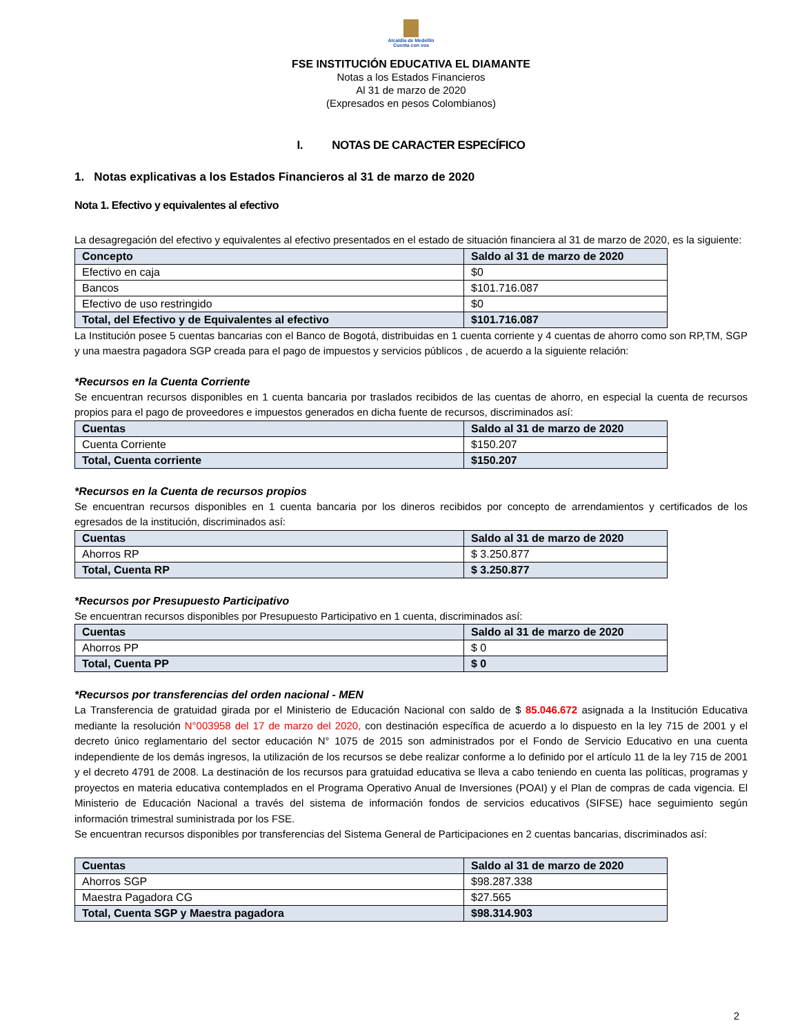Alcaldía de Medellín
Cuenta con vos
FSE INSTITUCIÓN EDUCATIVA EL DIAMANTE
Notas a los Estados Financieros
Al 31 de marzo de 2020
(Expresados en pesos Colombianos)
I. NOTAS DE CARACTER ESPECÍFICO
1. Notas explicativas a los Estados Financieros al 31 de marzo de 2020
Nota 1. Efectivo y equivalentes al efectivo
La desagregación del efectivo y equivalentes al efectivo presentados en el estado de situación financiera al 31 de marzo de 2020, es la siguiente:
| Concepto | Saldo al 31 de marzo de 2020 |
| --- | --- |
| Efectivo en caja | $0 |
| Bancos | $101.716.087 |
| Efectivo de uso restringido | $0 |
| Total, del Efectivo y de Equivalentes al efectivo | $101.716.087 |
La Institución posee 5 cuentas bancarias con el Banco de Bogotá, distribuidas en 1 cuenta corriente y 4 cuentas de ahorro como son RP,TM, SGP y una maestra pagadora SGP creada para el pago de impuestos y servicios públicos , de acuerdo a la siguiente relación:
*Recursos en la Cuenta Corriente
Se encuentran recursos disponibles en 1 cuenta bancaria por traslados recibidos de las cuentas de ahorro, en especial la cuenta de recursos propios para el pago de proveedores e impuestos generados en dicha fuente de recursos, discriminados así:
| Cuentas | Saldo al 31 de marzo de 2020 |
| --- | --- |
| Cuenta Corriente | $150.207 |
| Total, Cuenta corriente | $150.207 |
*Recursos en la Cuenta de recursos propios
Se encuentran recursos disponibles en 1 cuenta bancaria por los dineros recibidos por concepto de arrendamientos y certificados de los egresados de la institución, discriminados así:
| Cuentas | Saldo al 31 de marzo de 2020 |
| --- | --- |
| Ahorros RP | $ 3.250.877 |
| Total, Cuenta RP | $ 3.250.877 |
*Recursos por Presupuesto Participativo
Se encuentran recursos disponibles por Presupuesto Participativo en 1 cuenta, discriminados así:
| Cuentas | Saldo al 31 de marzo de 2020 |
| --- | --- |
| Ahorros PP | $ 0 |
| Total, Cuenta PP | $ 0 |
*Recursos por transferencias del orden nacional - MEN
La Transferencia de gratuidad girada por el Ministerio de Educación Nacional con saldo de $ 85.046.672 asignada a la Institución Educativa mediante la resolución N°003958 del 17 de marzo del 2020, con destinación específica de acuerdo a lo dispuesto en la ley 715 de 2001 y el decreto único reglamentario del sector educación N° 1075 de 2015 son administrados por el Fondo de Servicio Educativo en una cuenta independiente de los demás ingresos, la utilización de los recursos se debe realizar conforme a lo definido por el artículo 11 de la ley 715 de 2001 y el decreto 4791 de 2008. La destinación de los recursos para gratuidad educativa se lleva a cabo teniendo en cuenta las políticas, programas y proyectos en materia educativa contemplados en el Programa Operativo Anual de Inversiones (POAI) y el Plan de compras de cada vigencia. El Ministerio de Educación Nacional a través del sistema de información fondos de servicios educativos (SIFSE) hace seguimiento según información trimestral suministrada por los FSE.
Se encuentran recursos disponibles por transferencias del Sistema General de Participaciones en 2 cuentas bancarias, discriminados así:
| Cuentas | Saldo al 31 de marzo de 2020 |
| --- | --- |
| Ahorros SGP | $98.287.338 |
| Maestra Pagadora CG | $27.565 |
| Total, Cuenta SGP y Maestra pagadora | $98.314.903 |
2